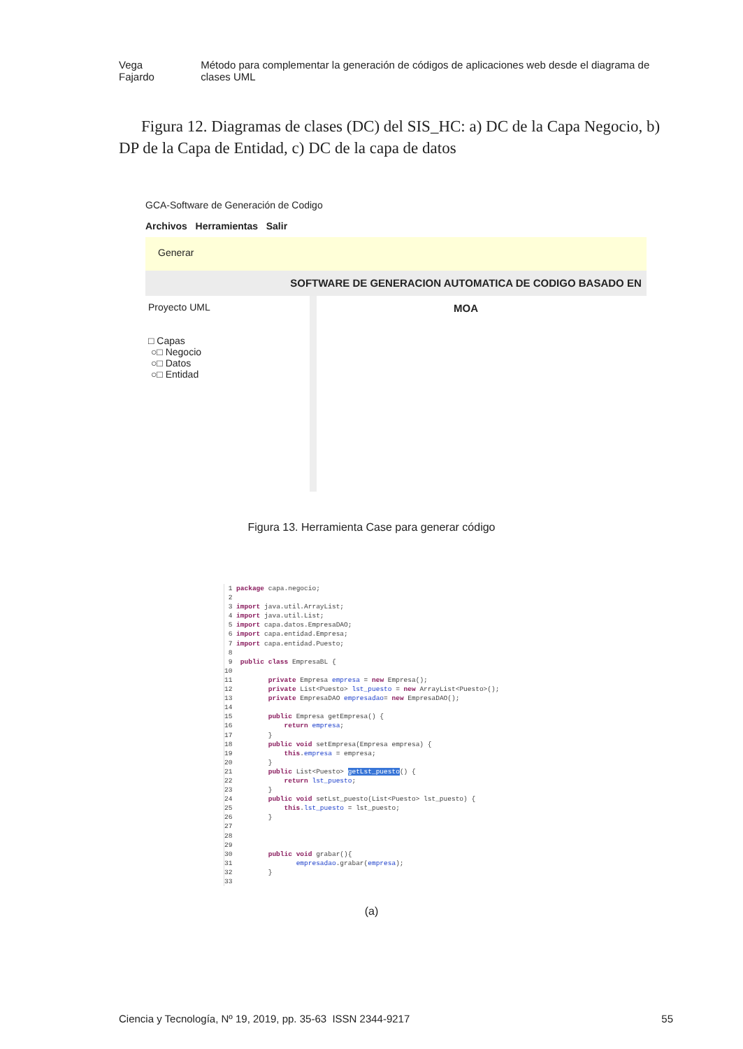Vega Fajardo Método para complementar la generación de códigos de aplicaciones web desde el diagrama de clases UML
Figura 12. Diagramas de clases (DC) del SIS_HC: a) DC de la Capa Negocio, b) DP de la Capa de Entidad, c) DC de la capa de datos
GCA-Software de Generación de Codigo
Archivos Herramientas Salir
Generar
SOFTWARE DE GENERACION AUTOMATICA DE CODIGO BASADO EN MOA
Proyecto UML
□ Capas
○□ Negocio
○□ Datos
○□ Entidad
Figura 13. Herramienta Case para generar código
 1 package capa.negocio;
 2
 3 import java.util.ArrayList;
 4 import java.util.List;
 5 import capa.datos.EmpresaDAO;
 6 import capa.entidad.Empresa;
 7 import capa.entidad.Puesto;
 8
 9  public class EmpresaBL {
10
11         private Empresa empresa = new Empresa();
12         private List<Puesto> lst_puesto = new ArrayList<Puesto>();
13         private EmpresaDAO empresadao= new EmpresaDAO();
14
15         public Empresa getEmpresa() {
16             return empresa;
17         }
18         public void setEmpresa(Empresa empresa) {
19             this.empresa = empresa;
20         }
21         public List<Puesto> getLst_puesto() {
22             return lst_puesto;
23         }
24         public void setLst_puesto(List<Puesto> lst_puesto) {
25             this.lst_puesto = lst_puesto;
26         }
27
28
29
30         public void grabar(){
31                empresadao.grabar(empresa);
32         }
33
(a)
Ciencia y Tecnología, Nº 19, 2019, pp. 35-63 ISSN 2344-9217 55